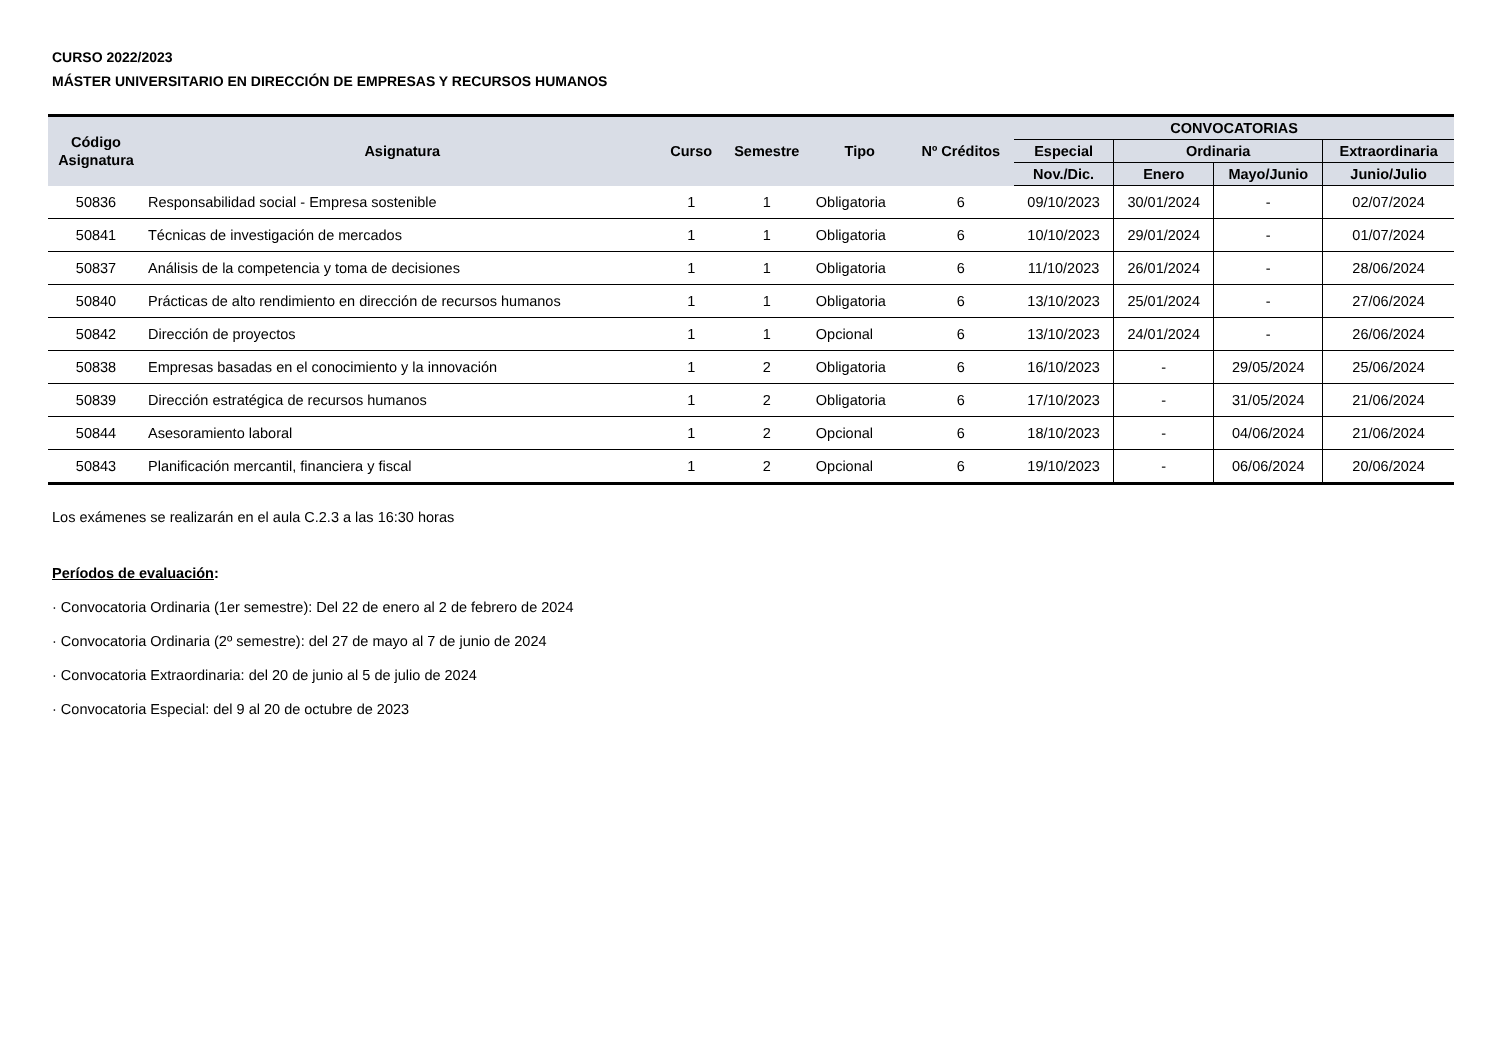CURSO 2022/2023
MÁSTER UNIVERSITARIO EN DIRECCIÓN DE EMPRESAS Y RECURSOS HUMANOS
| Código Asignatura | Asignatura | Curso | Semestre | Tipo | Nº Créditos | CONVOCATORIAS | | | |
| --- | --- | --- | --- | --- | --- | --- | --- | --- | --- |
| | | | | | | Especial | Ordinaria | | Extraordinaria |
| | | | | | | Nov./Dic. | Enero | Mayo/Junio | Junio/Julio |
| 50836 | Responsabilidad social - Empresa sostenible | 1 | 1 | Obligatoria | 6 | 09/10/2023 | 30/01/2024 | - | 02/07/2024 |
| 50841 | Técnicas de investigación de mercados | 1 | 1 | Obligatoria | 6 | 10/10/2023 | 29/01/2024 | - | 01/07/2024 |
| 50837 | Análisis de la competencia y toma de decisiones | 1 | 1 | Obligatoria | 6 | 11/10/2023 | 26/01/2024 | - | 28/06/2024 |
| 50840 | Prácticas de alto rendimiento en dirección de recursos humanos | 1 | 1 | Obligatoria | 6 | 13/10/2023 | 25/01/2024 | - | 27/06/2024 |
| 50842 | Dirección de proyectos | 1 | 1 | Opcional | 6 | 13/10/2023 | 24/01/2024 | - | 26/06/2024 |
| 50838 | Empresas basadas en el conocimiento y la innovación | 1 | 2 | Obligatoria | 6 | 16/10/2023 | - | 29/05/2024 | 25/06/2024 |
| 50839 | Dirección estratégica de recursos humanos | 1 | 2 | Obligatoria | 6 | 17/10/2023 | - | 31/05/2024 | 21/06/2024 |
| 50844 | Asesoramiento laboral | 1 | 2 | Opcional | 6 | 18/10/2023 | - | 04/06/2024 | 21/06/2024 |
| 50843 | Planificación mercantil, financiera y fiscal | 1 | 2 | Opcional | 6 | 19/10/2023 | - | 06/06/2024 | 20/06/2024 |
Los exámenes se realizarán en el aula C.2.3 a las 16:30 horas
Períodos de evaluación:
· Convocatoria Ordinaria (1er semestre): Del 22 de enero al 2 de febrero de 2024
· Convocatoria Ordinaria (2º semestre): del 27 de mayo al 7 de junio de 2024
· Convocatoria Extraordinaria: del 20 de junio al 5 de julio de 2024
· Convocatoria Especial: del 9 al 20 de octubre de 2023